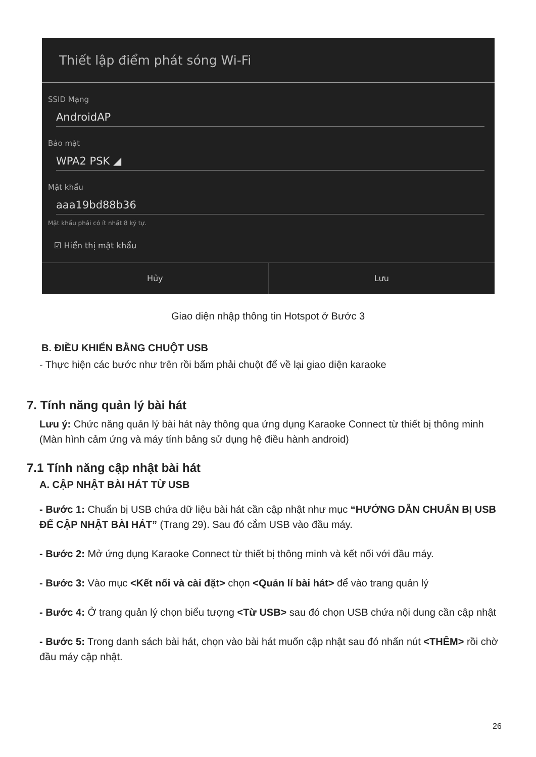Thiết lập điểm phát sóng Wi-Fi
SSID Mạng
AndroidAP
Bảo mật
WPA2 PSK ◢
Mật khẩu
aaa19bd88b36
Mật khẩu phải có ít nhất 8 ký tự.
☑ Hiển thị mật khẩu
Hủy Lưu
Giao diện nhập thông tin Hotspot ở Bước 3
B. ĐIỀU KHIỂN BẰNG CHUỘT USB
- Thực hiện các bước như trên rồi bấm phải chuột để về lại giao diện karaoke
7. Tính năng quản lý bài hát
Lưu ý: Chức năng quản lý bài hát này thông qua ứng dụng Karaoke Connect từ thiết bị thông minh (Màn hình cảm ứng và máy tính bảng sử dụng hệ điều hành android)
7.1 Tính năng cập nhật bài hát
A. CẬP NHẬT BÀI HÁT TỪ USB
- Bước 1: Chuẩn bị USB chứa dữ liệu bài hát cần cập nhật như mục “HƯỚNG DẪN CHUẨN BỊ USB ĐỂ CẬP NHẬT BÀI HÁT” (Trang 29). Sau đó cắm USB vào đầu máy.
- Bước 2: Mở ứng dụng Karaoke Connect từ thiết bị thông minh và kết nối với đầu máy.
- Bước 3: Vào mục <Kết nối và cài đặt> chọn <Quản lí bài hát> để vào trang quản lý
- Bước 4: Ở trang quản lý chọn biểu tượng <Từ USB> sau đó chọn USB chứa nội dung cần cập nhật
- Bước 5: Trong danh sách bài hát, chọn vào bài hát muốn cập nhật sau đó nhấn nút <THÊM> rồi chờ đầu máy cập nhật.
26